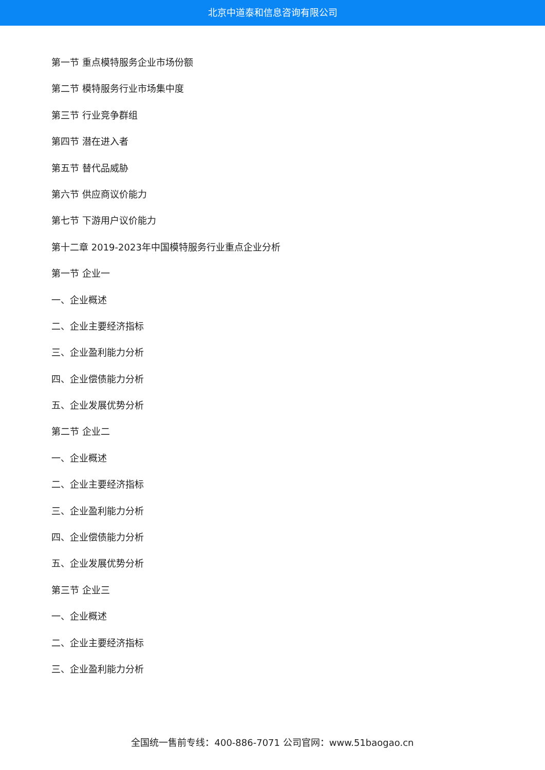北京中道泰和信息咨询有限公司
第一节 重点模特服务企业市场份额
第二节 模特服务行业市场集中度
第三节 行业竞争群组
第四节 潜在进入者
第五节 替代品威胁
第六节 供应商议价能力
第七节 下游用户议价能力
第十二章 2019-2023年中国模特服务行业重点企业分析
第一节 企业一
一、企业概述
二、企业主要经济指标
三、企业盈利能力分析
四、企业偿债能力分析
五、企业发展优势分析
第二节 企业二
一、企业概述
二、企业主要经济指标
三、企业盈利能力分析
四、企业偿债能力分析
五、企业发展优势分析
第三节 企业三
一、企业概述
二、企业主要经济指标
三、企业盈利能力分析
全国统一售前专线：400-886-7071 公司官网：www.51baogao.cn